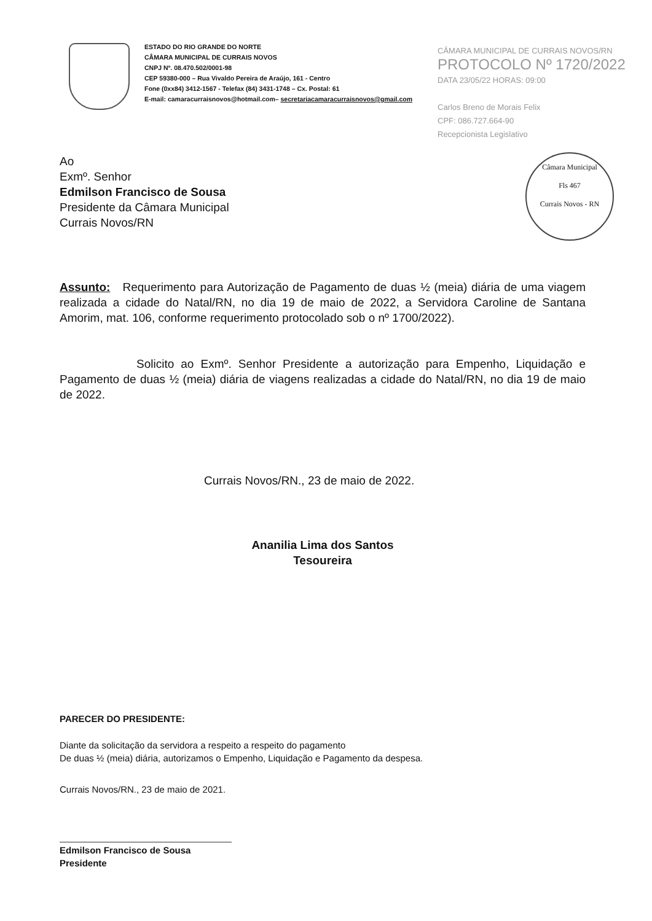ESTADO DO RIO GRANDE DO NORTE
CÂMARA MUNICIPAL DE CURRAIS NOVOS
CNPJ Nº. 08.470.502/0001-98
CEP 59380-000 – Rua Vivaldo Pereira de Araújo, 161 - Centro
Fone (0xx84) 3412-1567 - Telefax (84) 3431-1748 – Cx. Postal: 61
E-mail: camaracurraisnovos@hotmail.com– secretariacamaracurraisnovos@gmail.com
CÂMARA MUNICIPAL DE CURRAIS NOVOS/RN
PROTOCOLO Nº 1720/2022
DATA 23/05/22 HORAS: 09:00
Carlos Breno de Morais Felix
CPF: 086.727.664-90
Recepcionista Legislativo
Câmara Municipal
Fls 467
Currais Novos - RN
Ao
Exmº. Senhor
Edmilson Francisco de Sousa
Presidente da Câmara Municipal
Currais Novos/RN
Assunto: Requerimento para Autorização de Pagamento de duas ½ (meia) diária de uma viagem realizada a cidade do Natal/RN, no dia 19 de maio de 2022, a Servidora Caroline de Santana Amorim, mat. 106, conforme requerimento protocolado sob o nº 1700/2022).
Solicito ao Exmº. Senhor Presidente a autorização para Empenho, Liquidação e Pagamento de duas ½ (meia) diária de viagens realizadas a cidade do Natal/RN, no dia 19 de maio de 2022.
Currais Novos/RN., 23 de maio de 2022.
Ananilia Lima dos Santos
Tesoureira
PARECER DO PRESIDENTE:
Diante da solicitação da servidora a respeito a respeito do pagamento
De duas ½ (meia) diária, autorizamos o Empenho, Liquidação e Pagamento da despesa.
Currais Novos/RN., 23 de maio de 2021.
Edmilson Francisco de Sousa
Presidente